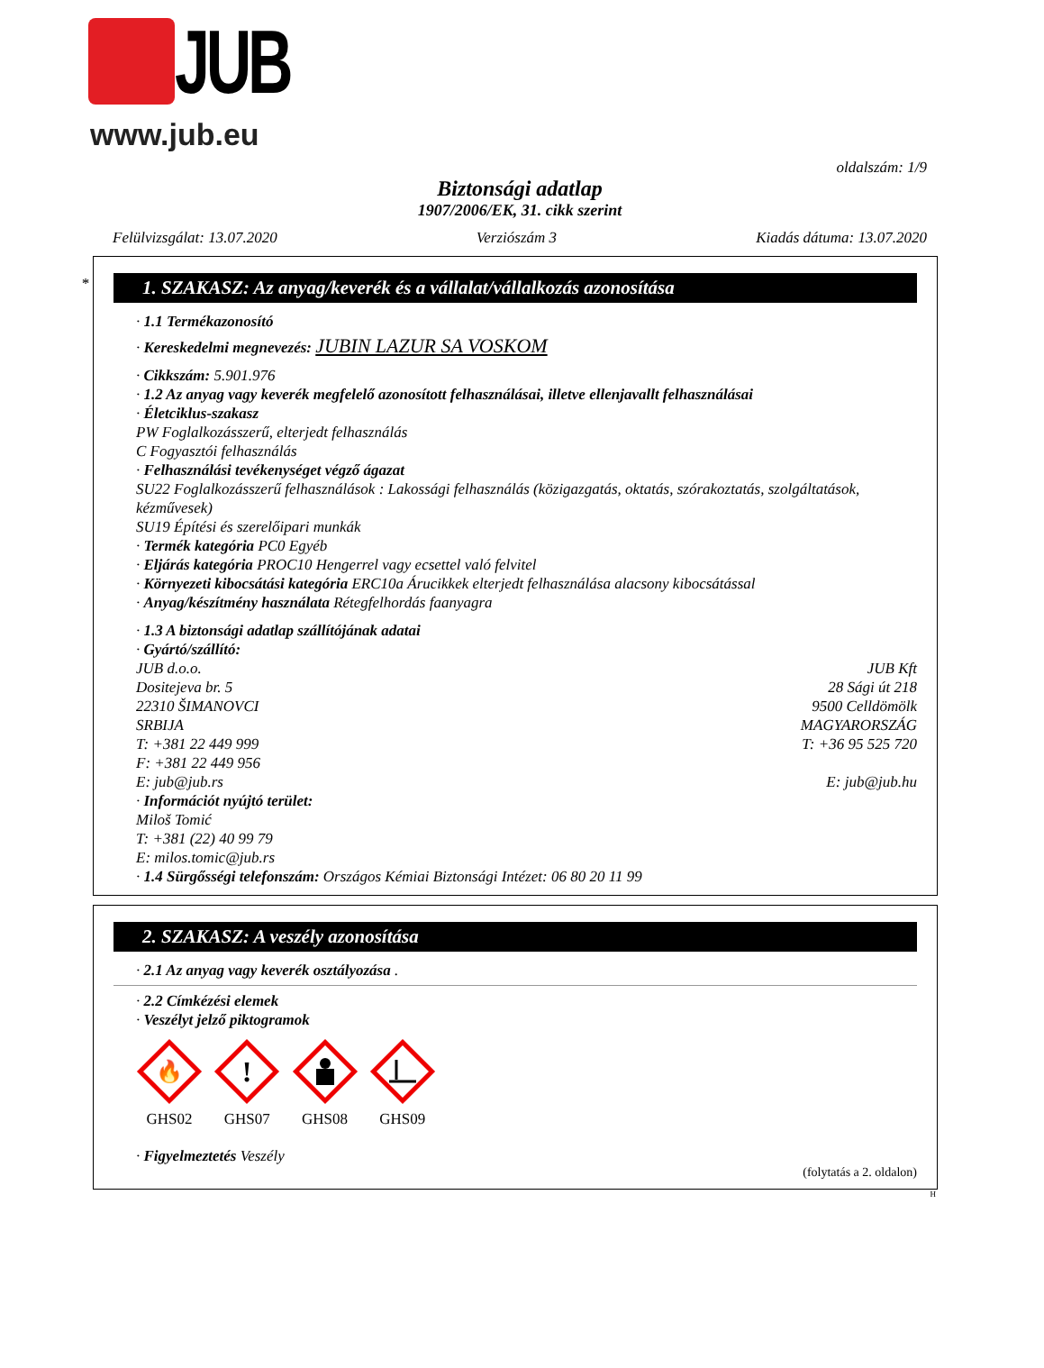JUB
www.jub.eu
oldalszám: 1/9
Biztonsági adatlap
1907/2006/EK, 31. cikk szerint
Felülvizsgálat: 13.07.2020 Verziószám 3 Kiadás dátuma: 13.07.2020
*
1. SZAKASZ: Az anyag/keverék és a vállalat/vállalkozás azonosítása
· 1.1 Termékazonosító
· Kereskedelmi megnevezés: JUBIN LAZUR SA VOSKOM
· Cikkszám: 5.901.976
· 1.2 Az anyag vagy keverék megfelelő azonosított felhasználásai, illetve ellenjavallt felhasználásai
· Életciklus-szakasz
PW Foglalkozásszerű, elterjedt felhasználás
C Fogyasztói felhasználás
· Felhasználási tevékenységet végző ágazat
SU22 Foglalkozásszerű felhasználások : Lakossági felhasználás (közigazgatás, oktatás, szórakoztatás, szolgáltatások, kézművesek)
SU19 Építési és szerelőipari munkák
· Termék kategória PC0 Egyéb
· Eljárás kategória PROC10 Hengerrel vagy ecsettel való felvitel
· Környezeti kibocsátási kategória ERC10a Árucikkek elterjedt felhasználása alacsony kibocsátással
· Anyag/készítmény használata Rétegfelhordás faanyagra
· 1.3 A biztonsági adatlap szállítójának adatai
· Gyártó/szállító:
JUB d.o.o.
Dositejeva br. 5
22310 ŠIMANOVCI
SRBIJA
T: +381 22 449 999
F: +381 22 449 956
E: jub@jub.rs
JUB Kft
28 Sági út 218
9500 Celldömölk
MAGYARORSZÁG
T: +36 95 525 720
E: jub@jub.hu
· Információt nyújtó terület:
Miloš Tomić
T: +381 (22) 40 99 79
E: milos.tomic@jub.rs
· 1.4 Sürgősségi telefonszám: Országos Kémiai Biztonsági Intézet: 06 80 20 11 99
2. SZAKASZ: A veszély azonosítása
· 2.1 Az anyag vagy keverék osztályozása .
· 2.2 Címkézési elemek
· Veszélyt jelző piktogramok
🔥
GHS02
!
GHS07
GHS08
GHS09
· Figyelmeztetés Veszély
(folytatás a 2. oldalon)
H